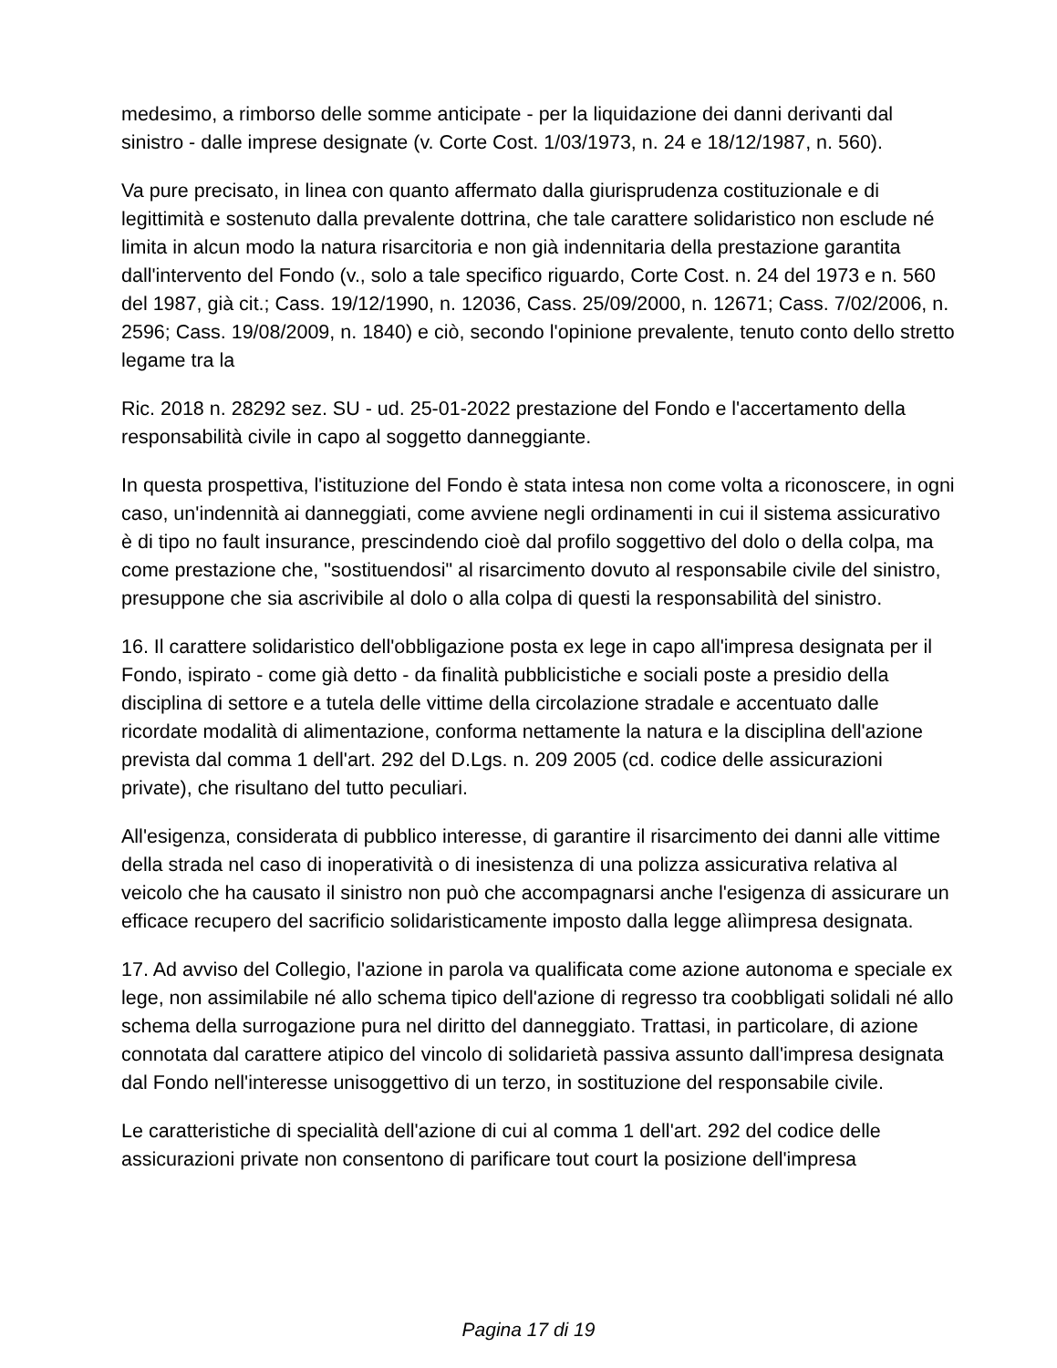medesimo, a rimborso delle somme anticipate - per la liquidazione dei danni derivanti dal sinistro - dalle imprese designate (v. Corte Cost. 1/03/1973, n. 24 e 18/12/1987, n. 560).
Va pure precisato, in linea con quanto affermato dalla giurisprudenza costituzionale e di legittimità e sostenuto dalla prevalente dottrina, che tale carattere solidaristico non esclude né limita in alcun modo la natura risarcitoria e non già indennitaria della prestazione garantita dall'intervento del Fondo (v., solo a tale specifico riguardo, Corte Cost. n. 24 del 1973 e n. 560 del 1987, già cit.; Cass. 19/12/1990, n. 12036, Cass. 25/09/2000, n. 12671; Cass. 7/02/2006, n. 2596; Cass. 19/08/2009, n. 1840) e ciò, secondo l'opinione prevalente, tenuto conto dello stretto legame tra la
Ric. 2018 n. 28292 sez. SU - ud. 25-01-2022 prestazione del Fondo e l'accertamento della responsabilità civile in capo al soggetto danneggiante.
In questa prospettiva, l'istituzione del Fondo è stata intesa non come volta a riconoscere, in ogni caso, un'indennità ai danneggiati, come avviene negli ordinamenti in cui il sistema assicurativo è di tipo no fault insurance, prescindendo cioè dal profilo soggettivo del dolo o della colpa, ma come prestazione che, "sostituendosi" al risarcimento dovuto al responsabile civile del sinistro, presuppone che sia ascrivibile al dolo o alla colpa di questi la responsabilità del sinistro.
16. Il carattere solidaristico dell'obbligazione posta ex lege in capo all'impresa designata per il Fondo, ispirato - come già detto - da finalità pubblicistiche e sociali poste a presidio della disciplina di settore e a tutela delle vittime della circolazione stradale e accentuato dalle ricordate modalità di alimentazione, conforma nettamente la natura e la disciplina dell'azione prevista dal comma 1 dell'art. 292 del D.Lgs. n. 209 2005 (cd. codice delle assicurazioni private), che risultano del tutto peculiari.
All'esigenza, considerata di pubblico interesse, di garantire il risarcimento dei danni alle vittime della strada nel caso di inoperatività o di inesistenza di una polizza assicurativa relativa al veicolo che ha causato il sinistro non può che accompagnarsi anche l'esigenza di assicurare un efficace recupero del sacrificio solidaristicamente imposto dalla legge alìimpresa designata.
17. Ad avviso del Collegio, l'azione in parola va qualificata come azione autonoma e speciale ex lege, non assimilabile né allo schema tipico dell'azione di regresso tra coobbligati solidali né allo schema della surrogazione pura nel diritto del danneggiato. Trattasi, in particolare, di azione connotata dal carattere atipico del vincolo di solidarietà passiva assunto dall'impresa designata dal Fondo nell'interesse unisoggettivo di un terzo, in sostituzione del responsabile civile.
Le caratteristiche di specialità dell'azione di cui al comma 1 dell'art. 292 del codice delle assicurazioni private non consentono di parificare tout court la posizione dell'impresa
Pagina 17 di 19